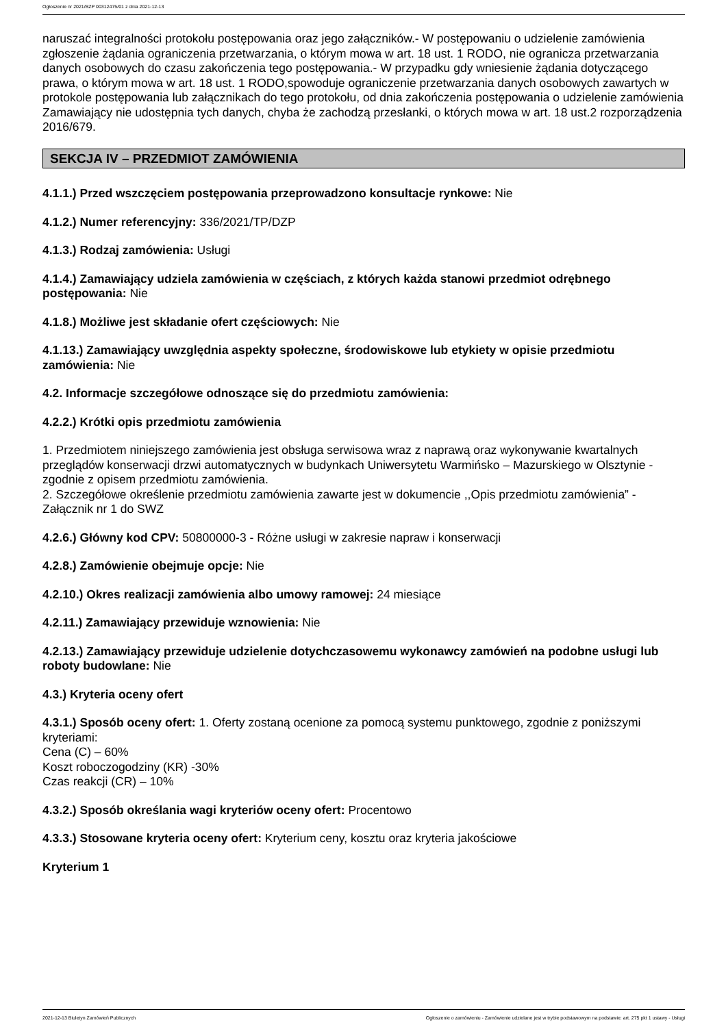Ogłoszenie nr 2021/BZP 00312475/01 z dnia 2021-12-13
naruszać integralności protokołu postępowania oraz jego załączników.- W postępowaniu o udzielenie zamówienia zgłoszenie żądania ograniczenia przetwarzania, o którym mowa w art. 18 ust. 1 RODO, nie ogranicza przetwarzania danych osobowych do czasu zakończenia tego postępowania.- W przypadku gdy wniesienie żądania dotyczącego prawa, o którym mowa w art. 18 ust. 1 RODO,spowoduje ograniczenie przetwarzania danych osobowych zawartych w protokole postępowania lub załącznikach do tego protokołu, od dnia zakończenia postępowania o udzielenie zamówienia Zamawiający nie udostępnia tych danych, chyba że zachodzą przesłanki, o których mowa w art. 18 ust.2 rozporządzenia 2016/679.
SEKCJA IV – PRZEDMIOT ZAMÓWIENIA
4.1.1.) Przed wszczęciem postępowania przeprowadzono konsultacje rynkowe: Nie
4.1.2.) Numer referencyjny: 336/2021/TP/DZP
4.1.3.) Rodzaj zamówienia: Usługi
4.1.4.) Zamawiający udziela zamówienia w częściach, z których każda stanowi przedmiot odrębnego postępowania: Nie
4.1.8.) Możliwe jest składanie ofert częściowych: Nie
4.1.13.) Zamawiający uwzględnia aspekty społeczne, środowiskowe lub etykiety w opisie przedmiotu zamówienia: Nie
4.2. Informacje szczegółowe odnoszące się do przedmiotu zamówienia:
4.2.2.) Krótki opis przedmiotu zamówienia
1. Przedmiotem niniejszego zamówienia jest obsługa serwisowa wraz z naprawą oraz wykonywanie kwartalnych przeglądów konserwacji drzwi automatycznych w budynkach Uniwersytetu Warmińsko – Mazurskiego w Olsztynie - zgodnie z opisem przedmiotu zamówienia.
2. Szczegółowe określenie przedmiotu zamówienia zawarte jest w dokumencie ,,Opis przedmiotu zamówienia” - Załącznik nr 1 do SWZ
4.2.6.) Główny kod CPV: 50800000-3 - Różne usługi w zakresie napraw i konserwacji
4.2.8.) Zamówienie obejmuje opcje: Nie
4.2.10.) Okres realizacji zamówienia albo umowy ramowej: 24 miesiące
4.2.11.) Zamawiający przewiduje wznowienia: Nie
4.2.13.) Zamawiający przewiduje udzielenie dotychczasowemu wykonawcy zamówień na podobne usługi lub roboty budowlane: Nie
4.3.) Kryteria oceny ofert
4.3.1.) Sposób oceny ofert: 1. Oferty zostaną ocenione za pomocą systemu punktowego, zgodnie z poniższymi kryteriami:
Cena (C) – 60%
Koszt roboczogodziny (KR) -30%
Czas reakcji (CR) – 10%
4.3.2.) Sposób określania wagi kryteriów oceny ofert: Procentowo
4.3.3.) Stosowane kryteria oceny ofert: Kryterium ceny, kosztu oraz kryteria jakościowe
Kryterium 1
2021-12-13 Biuletyn Zamówień Publicznych Ogłoszenie o zamówieniu - Zamówienie udzielane jest w trybie podstawowym na podstawie: art. 275 pkt 1 ustawy - Usługi